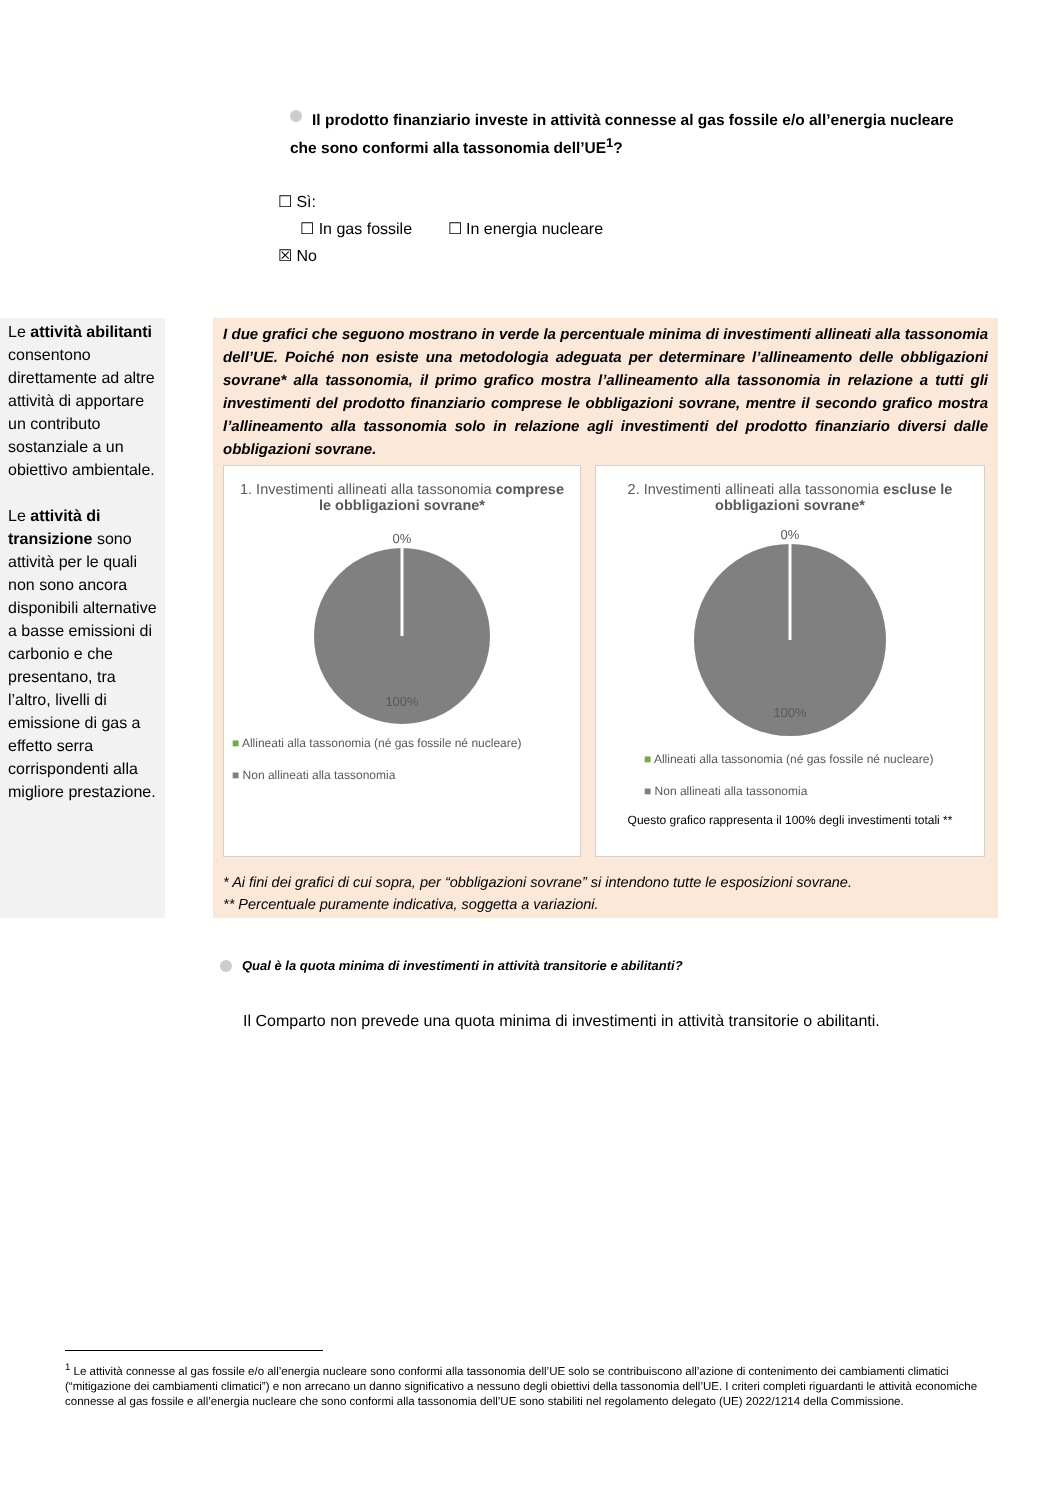Il prodotto finanziario investe in attività connesse al gas fossile e/o all’energia nucleare che sono conformi alla tassonomia dell’UE<sup>1</sup>?
☐ Sì:
☐ In gas fossile ☐ In energia nucleare
☒ No
Le attività abilitanti consentono direttamente ad altre attività di apportare un contributo sostanziale a un obiettivo ambientale.
Le attività di transizione sono attività per le quali non sono ancora disponibili alternative a basse emissioni di carbonio e che presentano, tra l’altro, livelli di emissione di gas a effetto serra corrispondenti alla migliore prestazione.
I due grafici che seguono mostrano in verde la percentuale minima di investimenti allineati alla tassonomia dell’UE. Poiché non esiste una metodologia adeguata per determinare l’allineamento delle obbligazioni sovrane* alla tassonomia, il primo grafico mostra l’allineamento alla tassonomia in relazione a tutti gli investimenti del prodotto finanziario comprese le obbligazioni sovrane, mentre il secondo grafico mostra l’allineamento alla tassonomia solo in relazione agli investimenti del prodotto finanziario diversi dalle obbligazioni sovrane.
1. Investimenti allineati alla tassonomia comprese le obbligazioni sovrane*
0%
100%
■ Allineati alla tassonomia (né gas fossile né nucleare)
■ Non allineati alla tassonomia
2. Investimenti allineati alla tassonomia escluse le obbligazioni sovrane*
0%
100%
■ Allineati alla tassonomia (né gas fossile né nucleare)
■ Non allineati alla tassonomia
Questo grafico rappresenta il 100% degli investimenti totali **
* Ai fini dei grafici di cui sopra, per “obbligazioni sovrane” si intendono tutte le esposizioni sovrane.
** Percentuale puramente indicativa, soggetta a variazioni.
Qual è la quota minima di investimenti in attività transitorie e abilitanti?
Il Comparto non prevede una quota minima di investimenti in attività transitorie o abilitanti.
<sup>1</sup> Le attività connesse al gas fossile e/o all’energia nucleare sono conformi alla tassonomia dell’UE solo se contribuiscono all’azione di contenimento dei cambiamenti climatici (“mitigazione dei cambiamenti climatici”) e non arrecano un danno significativo a nessuno degli obiettivi della tassonomia dell’UE. I criteri completi riguardanti le attività economiche connesse al gas fossile e all’energia nucleare che sono conformi alla tassonomia dell’UE sono stabiliti nel regolamento delegato (UE) 2022/1214 della Commissione.